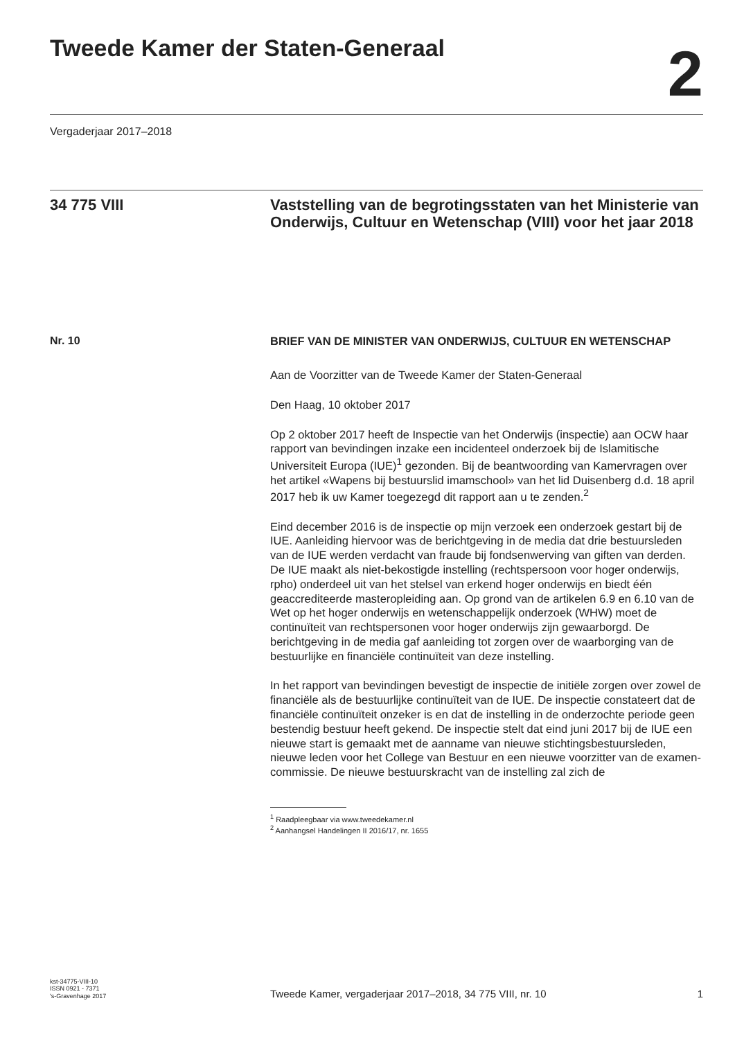Tweede Kamer der Staten-Generaal
2
Vergaderjaar 2017–2018
34 775 VIII
Vaststelling van de begrotingsstaten van het Ministerie van Onderwijs, Cultuur en Wetenschap (VIII) voor het jaar 2018
Nr. 10
BRIEF VAN DE MINISTER VAN ONDERWIJS, CULTUUR EN WETENSCHAP
Aan de Voorzitter van de Tweede Kamer der Staten-Generaal
Den Haag, 10 oktober 2017
Op 2 oktober 2017 heeft de Inspectie van het Onderwijs (inspectie) aan OCW haar rapport van bevindingen inzake een incidenteel onderzoek bij de Islamitische Universiteit Europa (IUE)<sup>1</sup> gezonden. Bij de beantwoording van Kamervragen over het artikel «Wapens bij bestuurslid imamschool» van het lid Duisenberg d.d. 18 april 2017 heb ik uw Kamer toegezegd dit rapport aan u te zenden.<sup>2</sup>
Eind december 2016 is de inspectie op mijn verzoek een onderzoek gestart bij de IUE. Aanleiding hiervoor was de berichtgeving in de media dat drie bestuursleden van de IUE werden verdacht van fraude bij fondsenwerving van giften van derden. De IUE maakt als niet-bekostigde instelling (rechtspersoon voor hoger onderwijs, rpho) onderdeel uit van het stelsel van erkend hoger onderwijs en biedt één geaccrediteerde masteropleiding aan. Op grond van de artikelen 6.9 en 6.10 van de Wet op het hoger onderwijs en wetenschappelijk onderzoek (WHW) moet de continuïteit van rechtspersonen voor hoger onderwijs zijn gewaarborgd. De berichtgeving in de media gaf aanleiding tot zorgen over de waarborging van de bestuurlijke en financiële continuïteit van deze instelling.
In het rapport van bevindingen bevestigt de inspectie de initiële zorgen over zowel de financiële als de bestuurlijke continuïteit van de IUE. De inspectie constateert dat de financiële continuïteit onzeker is en dat de instelling in de onderzochte periode geen bestendig bestuur heeft gekend. De inspectie stelt dat eind juni 2017 bij de IUE een nieuwe start is gemaakt met de aanname van nieuwe stichtingsbestuursleden, nieuwe leden voor het College van Bestuur en een nieuwe voorzitter van de examen-commissie. De nieuwe bestuurskracht van de instelling zal zich de
<sup>1</sup> Raadpleegbaar via www.tweedekamer.nl
<sup>2</sup> Aanhangsel Handelingen II 2016/17, nr. 1655
kst-34775-VIII-10
ISSN 0921 - 7371
's-Gravenhage 2017
Tweede Kamer, vergaderjaar 2017–2018, 34 775 VIII, nr. 10
1